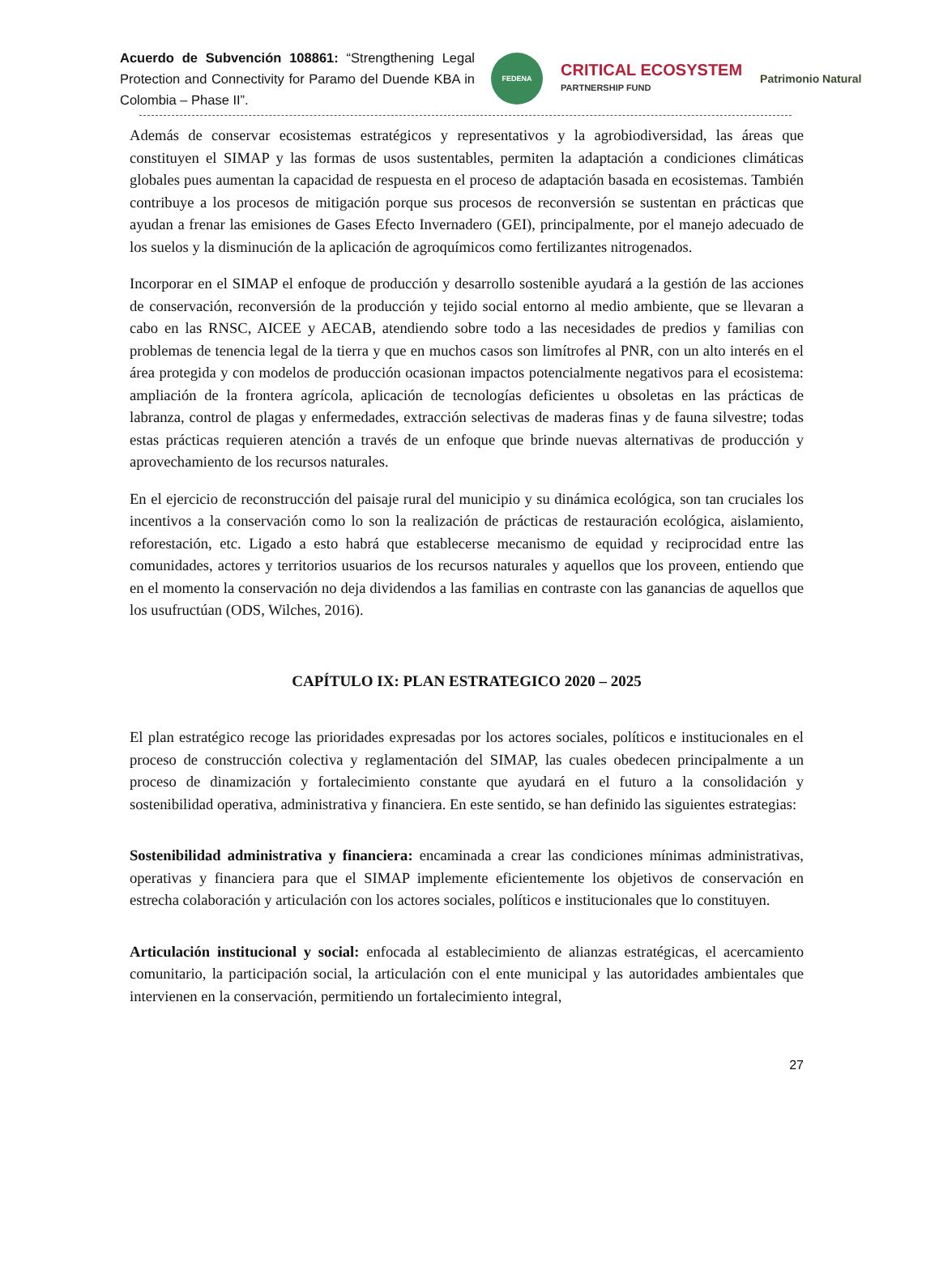Acuerdo de Subvención 108861: “Strengthening Legal Protection and Connectivity for Paramo del Duende KBA in Colombia – Phase II”.
FEDENA
CRITICAL ECOSYSTEM
PARTNERSHIP FUND
Patrimonio Natural
Además de conservar ecosistemas estratégicos y representativos y la agrobiodiversidad, las áreas que constituyen el SIMAP y las formas de usos sustentables, permiten la adaptación a condiciones climáticas globales pues aumentan la capacidad de respuesta en el proceso de adaptación basada en ecosistemas. También contribuye a los procesos de mitigación porque sus procesos de reconversión se sustentan en prácticas que ayudan a frenar las emisiones de Gases Efecto Invernadero (GEI), principalmente, por el manejo adecuado de los suelos y la disminución de la aplicación de agroquímicos como fertilizantes nitrogenados.
Incorporar en el SIMAP el enfoque de producción y desarrollo sostenible ayudará a la gestión de las acciones de conservación, reconversión de la producción y tejido social entorno al medio ambiente, que se llevaran a cabo en las RNSC, AICEE y AECAB, atendiendo sobre todo a las necesidades de predios y familias con problemas de tenencia legal de la tierra y que en muchos casos son limítrofes al PNR, con un alto interés en el área protegida y con modelos de producción ocasionan impactos potencialmente negativos para el ecosistema: ampliación de la frontera agrícola, aplicación de tecnologías deficientes u obsoletas en las prácticas de labranza, control de plagas y enfermedades, extracción selectivas de maderas finas y de fauna silvestre; todas estas prácticas requieren atención a través de un enfoque que brinde nuevas alternativas de producción y aprovechamiento de los recursos naturales.
En el ejercicio de reconstrucción del paisaje rural del municipio y su dinámica ecológica, son tan cruciales los incentivos a la conservación como lo son la realización de prácticas de restauración ecológica, aislamiento, reforestación, etc. Ligado a esto habrá que establecerse mecanismo de equidad y reciprocidad entre las comunidades, actores y territorios usuarios de los recursos naturales y aquellos que los proveen, entiendo que en el momento la conservación no deja dividendos a las familias en contraste con las ganancias de aquellos que los usufructúan (ODS, Wilches, 2016).
CAPÍTULO IX: PLAN ESTRATEGICO 2020 – 2025
El plan estratégico recoge las prioridades expresadas por los actores sociales, políticos e institucionales en el proceso de construcción colectiva y reglamentación del SIMAP, las cuales obedecen principalmente a un proceso de dinamización y fortalecimiento constante que ayudará en el futuro a la consolidación y sostenibilidad operativa, administrativa y financiera. En este sentido, se han definido las siguientes estrategias:
Sostenibilidad administrativa y financiera: encaminada a crear las condiciones mínimas administrativas, operativas y financiera para que el SIMAP implemente eficientemente los objetivos de conservación en estrecha colaboración y articulación con los actores sociales, políticos e institucionales que lo constituyen.
Articulación institucional y social: enfocada al establecimiento de alianzas estratégicas, el acercamiento comunitario, la participación social, la articulación con el ente municipal y las autoridades ambientales que intervienen en la conservación, permitiendo un fortalecimiento integral,
27